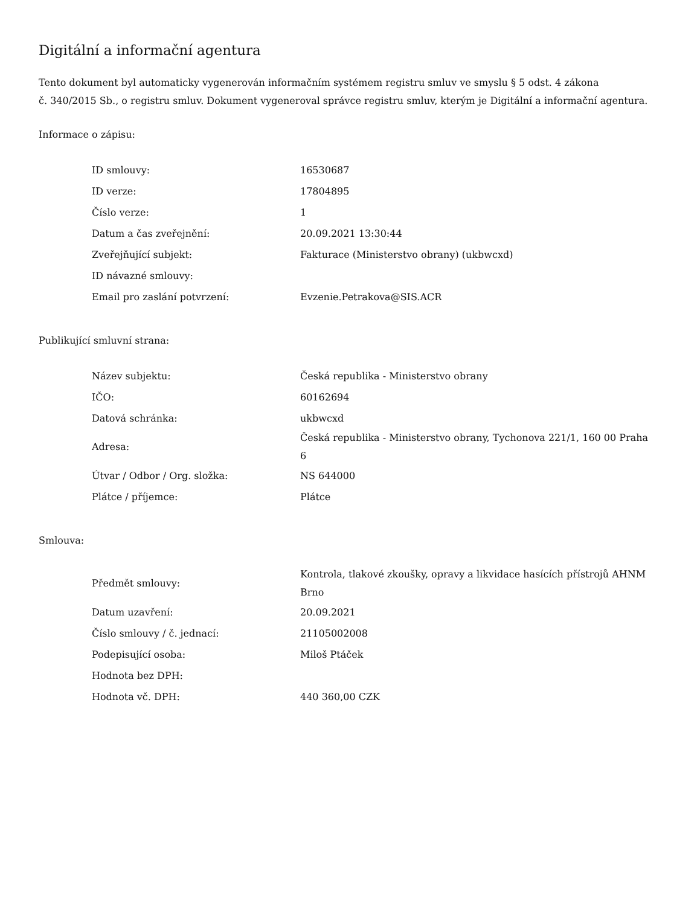Digitální a informační agentura
Tento dokument byl automaticky vygenerován informačním systémem registru smluv ve smyslu § 5 odst. 4 zákona
č. 340/2015 Sb., o registru smluv. Dokument vygeneroval správce registru smluv, kterým je Digitální a informační agentura.
Informace o zápisu:
| ID smlouvy: | 16530687 |
| ID verze: | 17804895 |
| Číslo verze: | 1 |
| Datum a čas zveřejnění: | 20.09.2021 13:30:44 |
| Zveřejňující subjekt: | Fakturace (Ministerstvo obrany) (ukbwcxd) |
| ID návazné smlouvy: | |
| Email pro zaslání potvrzení: | Evzenie.Petrakova@SIS.ACR |
Publikující smluvní strana:
| Název subjektu: | Česká republika - Ministerstvo obrany |
| IČO: | 60162694 |
| Datová schránka: | ukbwcxd |
| Adresa: | Česká republika - Ministerstvo obrany, Tychonova 221/1, 160 00 Praha 6 |
| Útvar / Odbor / Org. složka: | NS 644000 |
| Plátce / příjemce: | Plátce |
Smlouva:
| Předmět smlouvy: | Kontrola, tlakové zkoušky, opravy a likvidace hasících přístrojů AHNM Brno |
| Datum uzavření: | 20.09.2021 |
| Číslo smlouvy / č. jednací: | 21105002008 |
| Podepisující osoba: | Miloš Ptáček |
| Hodnota bez DPH: | |
| Hodnota vč. DPH: | 440 360,00 CZK |